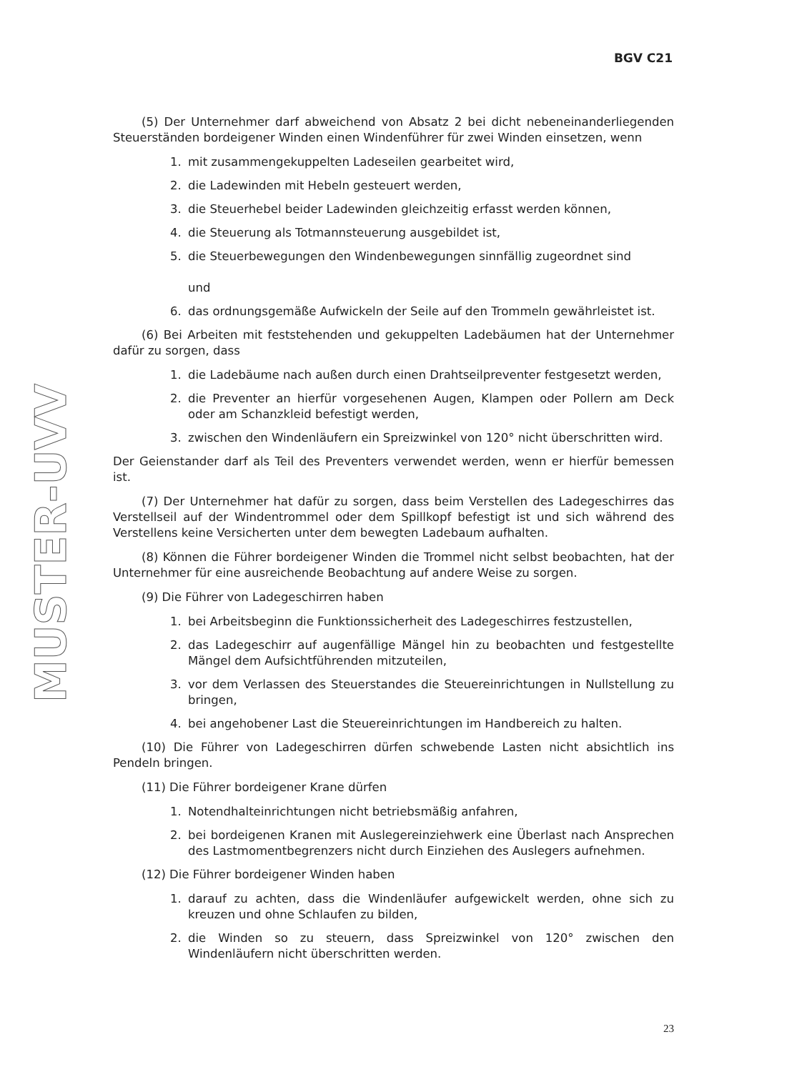BGV C21
MUSTER-UVV
(5) Der Unternehmer darf abweichend von Absatz 2 bei dicht nebeneinanderliegenden Steuerständen bordeigener Winden einen Windenführer für zwei Winden einsetzen, wenn
1. mit zusammengekuppelten Ladeseilen gearbeitet wird,
2. die Ladewinden mit Hebeln gesteuert werden,
3. die Steuerhebel beider Ladewinden gleichzeitig erfasst werden können,
4. die Steuerung als Totmannsteuerung ausgebildet ist,
5. die Steuerbewegungen den Windenbewegungen sinnfällig zugeordnet sind
und
6. das ordnungsgemäße Aufwickeln der Seile auf den Trommeln gewährleistet ist.
(6) Bei Arbeiten mit feststehenden und gekuppelten Ladebäumen hat der Unternehmer dafür zu sorgen, dass
1. die Ladebäume nach außen durch einen Drahtseilpreventer festgesetzt werden,
2. die Preventer an hierfür vorgesehenen Augen, Klampen oder Pollern am Deck oder am Schanzkleid befestigt werden,
3. zwischen den Windenläufern ein Spreizwinkel von 120° nicht überschritten wird.
Der Geienstander darf als Teil des Preventers verwendet werden, wenn er hierfür bemessen ist.
(7) Der Unternehmer hat dafür zu sorgen, dass beim Verstellen des Ladegeschirres das Verstellseil auf der Windentrommel oder dem Spillkopf befestigt ist und sich während des Verstellens keine Versicherten unter dem bewegten Ladebaum aufhalten.
(8) Können die Führer bordeigener Winden die Trommel nicht selbst beobachten, hat der Unternehmer für eine ausreichende Beobachtung auf andere Weise zu sorgen.
(9) Die Führer von Ladegeschirren haben
1. bei Arbeitsbeginn die Funktionssicherheit des Ladegeschirres festzustellen,
2. das Ladegeschirr auf augenfällige Mängel hin zu beobachten und festgestellte Mängel dem Aufsichtführenden mitzuteilen,
3. vor dem Verlassen des Steuerstandes die Steuereinrichtungen in Nullstellung zu bringen,
4. bei angehobener Last die Steuereinrichtungen im Handbereich zu halten.
(10) Die Führer von Ladegeschirren dürfen schwebende Lasten nicht absichtlich ins Pendeln bringen.
(11) Die Führer bordeigener Krane dürfen
1. Notendhalteinrichtungen nicht betriebsmäßig anfahren,
2. bei bordeigenen Kranen mit Auslegereinziehwerk eine Überlast nach Ansprechen des Lastmomentbegrenzers nicht durch Einziehen des Auslegers aufnehmen.
(12) Die Führer bordeigener Winden haben
1. darauf zu achten, dass die Windenläufer aufgewickelt werden, ohne sich zu kreuzen und ohne Schlaufen zu bilden,
2. die Winden so zu steuern, dass Spreizwinkel von 120° zwischen den Windenläufern nicht überschritten werden.
23